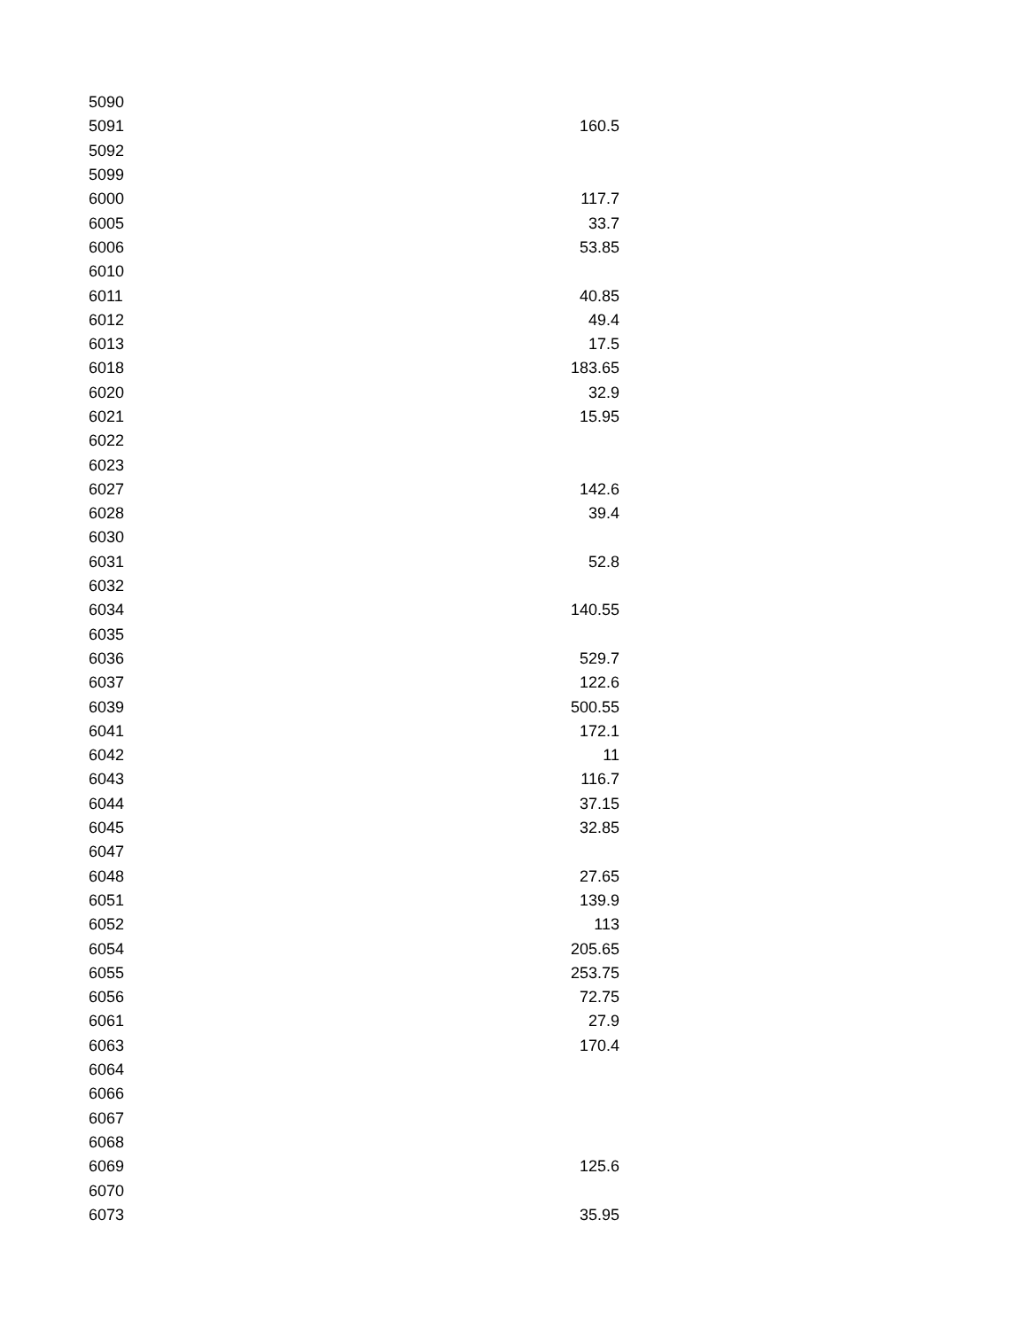| 5090 | |
| 5091 | 160.5 |
| 5092 | |
| 5099 | |
| 6000 | 117.7 |
| 6005 | 33.7 |
| 6006 | 53.85 |
| 6010 | |
| 6011 | 40.85 |
| 6012 | 49.4 |
| 6013 | 17.5 |
| 6018 | 183.65 |
| 6020 | 32.9 |
| 6021 | 15.95 |
| 6022 | |
| 6023 | |
| 6027 | 142.6 |
| 6028 | 39.4 |
| 6030 | |
| 6031 | 52.8 |
| 6032 | |
| 6034 | 140.55 |
| 6035 | |
| 6036 | 529.7 |
| 6037 | 122.6 |
| 6039 | 500.55 |
| 6041 | 172.1 |
| 6042 | 11 |
| 6043 | 116.7 |
| 6044 | 37.15 |
| 6045 | 32.85 |
| 6047 | |
| 6048 | 27.65 |
| 6051 | 139.9 |
| 6052 | 113 |
| 6054 | 205.65 |
| 6055 | 253.75 |
| 6056 | 72.75 |
| 6061 | 27.9 |
| 6063 | 170.4 |
| 6064 | |
| 6066 | |
| 6067 | |
| 6068 | |
| 6069 | 125.6 |
| 6070 | |
| 6073 | 35.95 |